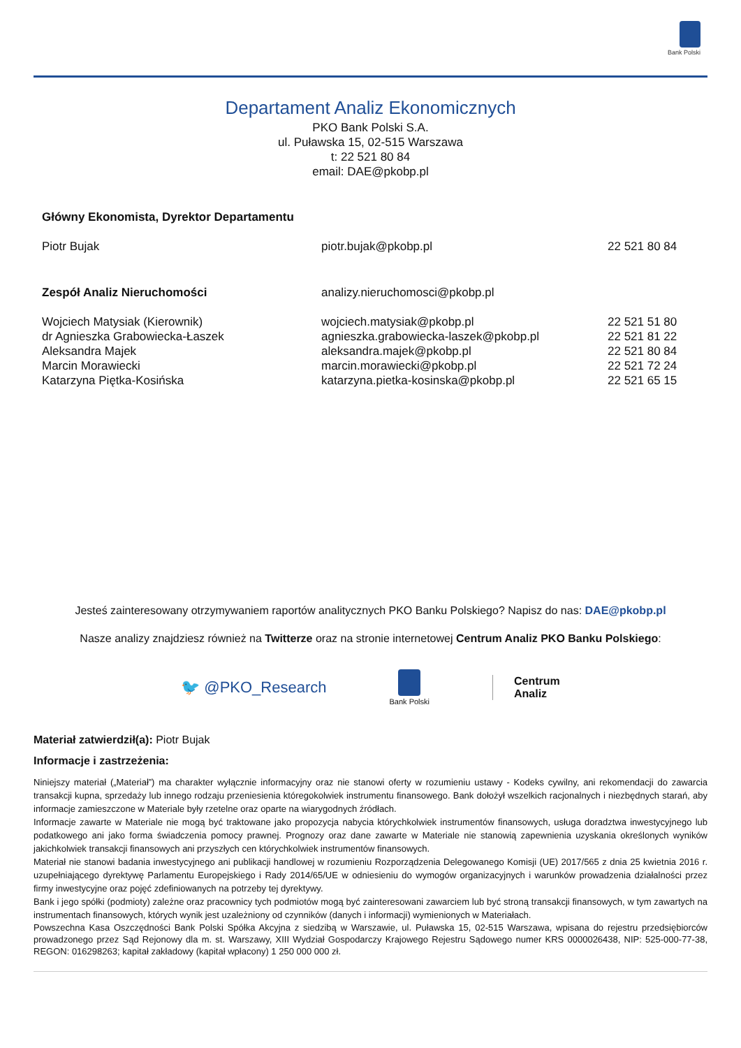Bank Polski
Departament Analiz Ekonomicznych
PKO Bank Polski S.A.
ul. Puławska 15, 02-515 Warszawa
t: 22 521 80 84
email: DAE@pkobp.pl
| Główny Ekonomista, Dyrektor Departamentu | | |
| Piotr Bujak | piotr.bujak@pkobp.pl | 22 521 80 84 |
| Zespół Analiz Nieruchomości | analizy.nieruchomosci@pkobp.pl | |
| Wojciech Matysiak (Kierownik) | wojciech.matysiak@pkobp.pl | 22 521 51 80 |
| dr Agnieszka Grabowiecka-Łaszek | agnieszka.grabowiecka-laszek@pkobp.pl | 22 521 81 22 |
| Aleksandra Majek | aleksandra.majek@pkobp.pl | 22 521 80 84 |
| Marcin Morawiecki | marcin.morawiecki@pkobp.pl | 22 521 72 24 |
| Katarzyna Piętka-Kosińska | katarzyna.pietka-kosinska@pkobp.pl | 22 521 65 15 |
Jesteś zainteresowany otrzymywaniem raportów analitycznych PKO Banku Polskiego? Napisz do nas: DAE@pkobp.pl
Nasze analizy znajdziesz również na Twitterze oraz na stronie internetowej Centrum Analiz PKO Banku Polskiego:
🐦 @PKO_Research
Bank Polski Centrum
Analiz
Materiał zatwierdził(a): Piotr Bujak
Informacje i zastrzeżenia:
Niniejszy materiał („Materiał”) ma charakter wyłącznie informacyjny oraz nie stanowi oferty w rozumieniu ustawy - Kodeks cywilny, ani rekomendacji do zawarcia transakcji kupna, sprzedaży lub innego rodzaju przeniesienia któregokolwiek instrumentu finansowego. Bank dołożył wszelkich racjonalnych i niezbędnych starań, aby informacje zamieszczone w Materiale były rzetelne oraz oparte na wiarygodnych źródłach.
Informacje zawarte w Materiale nie mogą być traktowane jako propozycja nabycia którychkolwiek instrumentów finansowych, usługa doradztwa inwestycyjnego lub podatkowego ani jako forma świadczenia pomocy prawnej. Prognozy oraz dane zawarte w Materiale nie stanowią zapewnienia uzyskania określonych wyników jakichkolwiek transakcji finansowych ani przyszłych cen którychkolwiek instrumentów finansowych.
Materiał nie stanowi badania inwestycyjnego ani publikacji handlowej w rozumieniu Rozporządzenia Delegowanego Komisji (UE) 2017/565 z dnia 25 kwietnia 2016 r. uzupełniającego dyrektywę Parlamentu Europejskiego i Rady 2014/65/UE w odniesieniu do wymogów organizacyjnych i warunków prowadzenia działalności przez firmy inwestycyjne oraz pojęć zdefiniowanych na potrzeby tej dyrektywy.
Bank i jego spółki (podmioty) zależne oraz pracownicy tych podmiotów mogą być zainteresowani zawarciem lub być stroną transakcji finansowych, w tym zawartych na instrumentach finansowych, których wynik jest uzależniony od czynników (danych i informacji) wymienionych w Materiałach.
Powszechna Kasa Oszczędności Bank Polski Spółka Akcyjna z siedzibą w Warszawie, ul. Puławska 15, 02-515 Warszawa, wpisana do rejestru przedsiębiorców prowadzonego przez Sąd Rejonowy dla m. st. Warszawy, XIII Wydział Gospodarczy Krajowego Rejestru Sądowego numer KRS 0000026438, NIP: 525-000-77-38, REGON: 016298263; kapitał zakładowy (kapitał wpłacony) 1 250 000 000 zł.